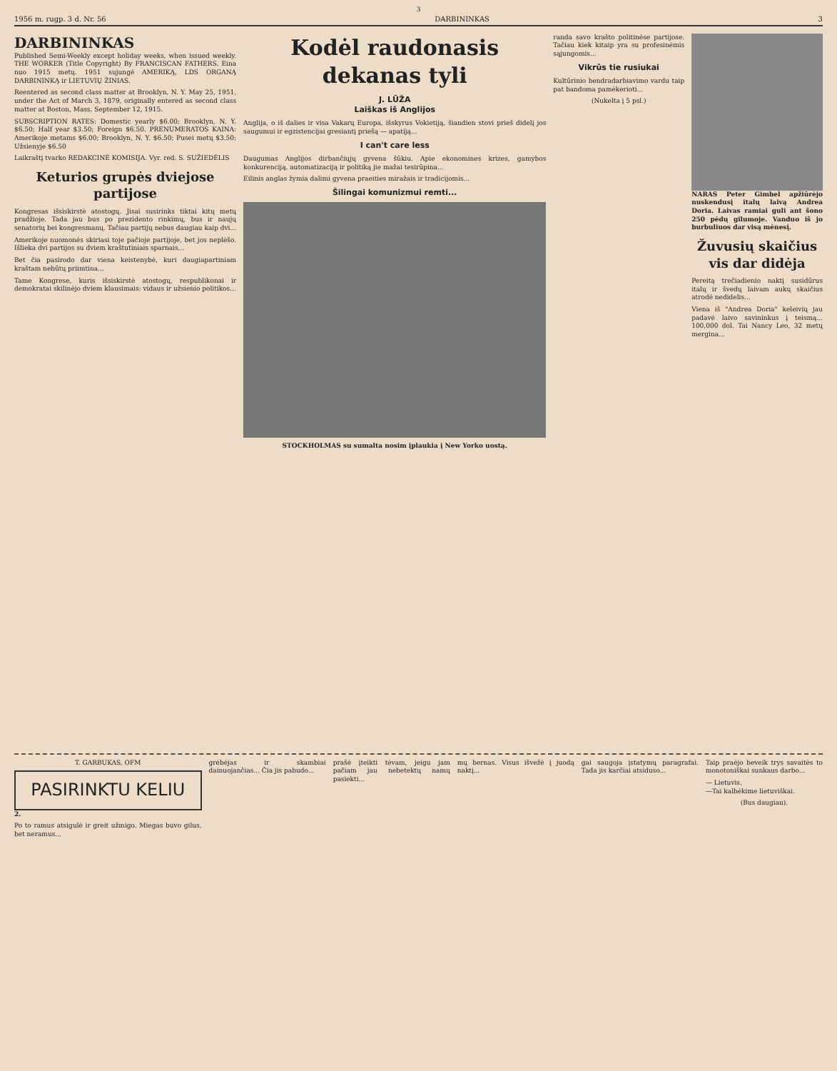3
1956 m. rugp. 3 d. Nr. 56 DARBININKAS 3
DARBININKAS
Published Semi-Weekly except holiday weeks, when issued weekly. THE WORKER (Title Copyright) By FRANCISCAN FATHERS. Eina nuo 1915 metų. 1951 sujungė AMERIKĄ, LDS ORGANĄ DARBININKĄ ir LIETUVIŲ ŽINIAS.
Reentered as second class matter at Brooklyn, N. Y. May 25, 1951, under the Act of March 3, 1879, originally entered as second class matter at Boston, Mass. September 12, 1915.
SUBSCRIPTION RATES: Domestic yearly $6.00; Brooklyn, N. Y. $6.50; Half year $3.50; Foreign $6.50. PRENUMERATOS KAINA: Amerikoje metams $6.00; Brooklyn, N. Y. $6.50; Pusei metų $3.50; Užsienyje $6.50
Laikraštį tvarko REDAKCINĖ KOMISIJA. Vyr. red. S. SUŽIEDĖLIS
Keturios grupės dviejose partijose
Kongresas išsiskirstė atostogų. Jisai susirinks tiktai kitų metų pradžioje. Tada jau bus po prezidento rinkimų, bus ir naujų senatorių bei kongresmanų. Tačiau partijų nebus daugiau kaip dvi...
Amerikoje nuomonės skiriasi toje pačioje partijoje, bet jos neplėšo. Išlieka dvi partijos su dviem kraštutiniais sparnais...
Bet čia pasirodo dar viena keistenybė, kuri daugiapartiniam kraštam nebūtų priimtina...
Tame Kongrese, kuris išsiskirstė atostogų, respublikonai ir demokratai skilinėjo dviem klausimais: vidaus ir užsienio politikos...
Kodėl raudonasis dekanas tyli
J. LŪŽA
Laiškas iš Anglijos
Anglija, o iš dalies ir visa Vakarų Europa, išskyrus Vokietiją, šiandien stovi prieš didelį jos saugumui ir egzistencijai gresiantį priešą — apatiją...
I can't care less
Daugumas Anglijos dirbančiųjų gyvena šūkiu. Apie ekonomines krizes, gamybos konkurenciją, automatizaciją ir politiką jie mažai tesirūpina...
Eilinis anglas žymia dalimi gyvena praeities miražais ir tradicijomis...
Šilingai komunizmui remti...
STOCKHOLMAS su sumalta nosim įplaukia į New Yorko uostą.
randa savo krašto politinėse partijose. Tačiau kiek kitaip yra su profesinėmis sąjungomis...
Vikrūs tie rusiukai
Kultūrinio bendradarbiavimo vardu taip pat bandoma pamėkerioti...
(Nukelta į 5 psl.)
NARAS Peter Gimbel apžiūrėjo nuskendusį italų laivą Andrea Doria. Laivas ramiai guli ant šono 250 pėdų gilumoje. Vanduo iš jo burbuliuos dar visą mėnesį.
Žuvusių skaičius vis dar didėja
Pereitą trečiadienio naktį susidūrus italų ir švedų laivam aukų skaičius atrodė nedidelis...
Viena iš "Andrea Doria" keleivių jau padavė laivo savininkus į teismą... 100,000 dol. Tai Nancy Leo, 32 metų mergina...
T. GARBUKAS, OFM
PASIRINKTU KELIU
2.
Po to ramus atsigulė ir greit užmigo. Miegas buvo gilus, bet neramus...
grėbėjas ir skambiai dainuojančias... Čia jis pabudo...
prašė įteikti tėvam, jeigu jam pačiam jau nebetektų namų pasiekti...
mų bernas. Visus išvežė į juodą naktį...
gai saugoja įstatymų paragrafai. Tada jis karčiai atsiduso...
Taip praėjo beveik trys savaitės to monotoniškai sunkaus darbo...
— Lietuvis.
—Tai kalbėkime lietuviškai.
(Bus daugiau).